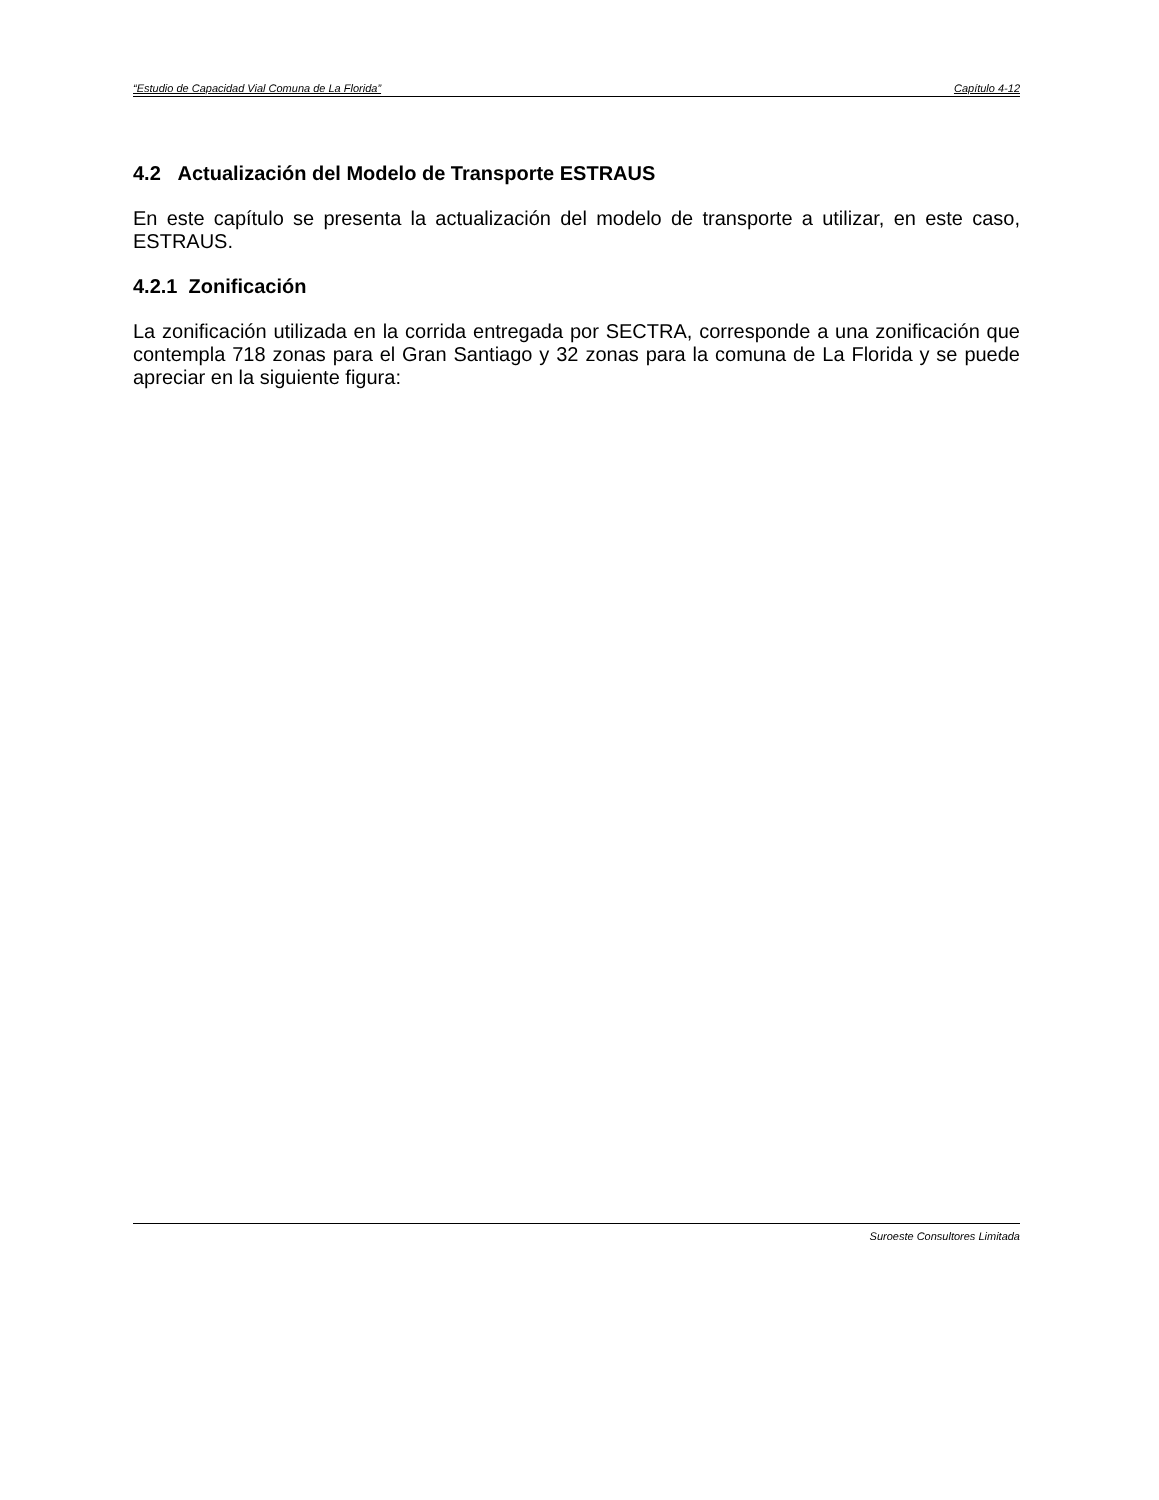“Estudio de Capacidad Vial Comuna de La Florida” Capítulo 4-12
4.2 Actualización del Modelo de Transporte ESTRAUS
En este capítulo se presenta la actualización del modelo de transporte a utilizar, en este caso, ESTRAUS.
4.2.1 Zonificación
La zonificación utilizada en la corrida entregada por SECTRA, corresponde a una zonificación que contempla 718 zonas para el Gran Santiago y 32 zonas para la comuna de La Florida y se puede apreciar en la siguiente figura:
Suroeste Consultores Limitada